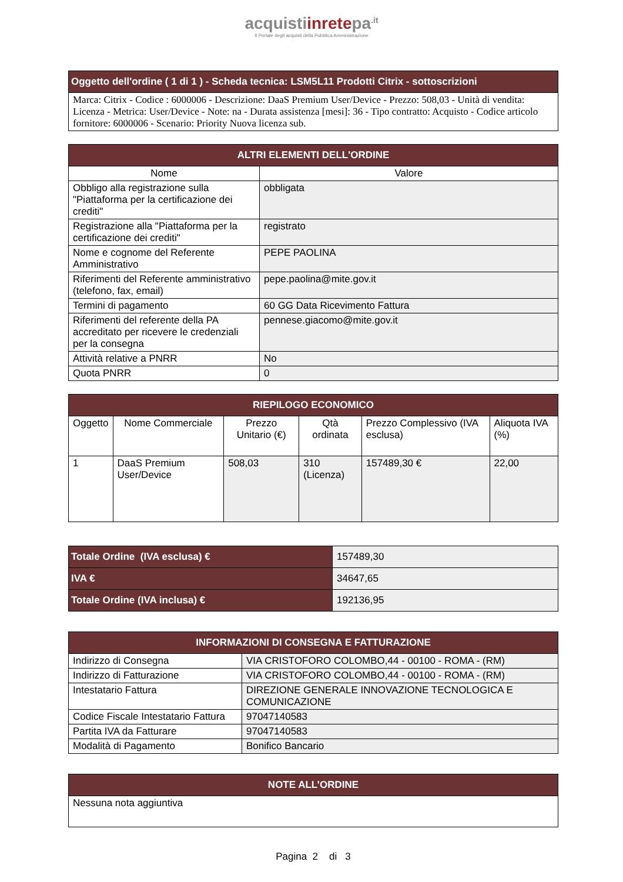acquistiinretepa<sup>.it</sup>
Il Portale degli acquisti della Pubblica Amministrazione
| Oggetto dell'ordine ( 1 di 1 ) - Scheda tecnica: LSM5L11 Prodotti Citrix - sottoscrizioni |
| Marca: Citrix - Codice : 6000006 - Descrizione: DaaS Premium User/Device - Prezzo: 508,03 - Unità di vendita: Licenza - Metrica: User/Device - Note: na - Durata assistenza [mesi]: 36 - Tipo contratto: Acquisto - Codice articolo fornitore: 6000006 - Scenario: Priority Nuova licenza sub. |
| ALTRI ELEMENTI DELL'ORDINE | |
| Nome | Valore |
| Obbligo alla registrazione sulla "Piattaforma per la certificazione dei crediti" | obbligata |
| Registrazione alla "Piattaforma per la certificazione dei crediti" | registrato |
| Nome e cognome del Referente Amministrativo | PEPE PAOLINA |
| Riferimenti del Referente amministrativo (telefono, fax, email) | pepe.paolina@mite.gov.it |
| Termini di pagamento | 60 GG Data Ricevimento Fattura |
| Riferimenti del referente della PA accreditato per ricevere le credenziali per la consegna | pennese.giacomo@mite.gov.it |
| Attività relative a PNRR | No |
| Quota PNRR | 0 |
| RIEPILOGO ECONOMICO | | | | | |
| Oggetto | Nome Commerciale | Prezzo Unitario (€) | Qtà ordinata | Prezzo Complessivo (IVA esclusa) | Aliquota IVA (%) |
| 1 | DaaS Premium User/Device | 508,03 | 310 (Licenza) | 157489,30 € | 22,00 |
| Totale Ordine (IVA esclusa) € | 157489,30 |
| IVA € | 34647,65 |
| Totale Ordine (IVA inclusa) € | 192136,95 |
| INFORMAZIONI DI CONSEGNA E FATTURAZIONE | |
| Indirizzo di Consegna | VIA CRISTOFORO COLOMBO,44 - 00100 - ROMA - (RM) |
| Indirizzo di Fatturazione | VIA CRISTOFORO COLOMBO,44 - 00100 - ROMA - (RM) |
| Intestatario Fattura | DIREZIONE GENERALE INNOVAZIONE TECNOLOGICA E COMUNICAZIONE |
| Codice Fiscale Intestatario Fattura | 97047140583 |
| Partita IVA da Fatturare | 97047140583 |
| Modalità di Pagamento | Bonifico Bancario |
| NOTE ALL’ORDINE |
| Nessuna nota aggiuntiva |
Pagina 2 di 3